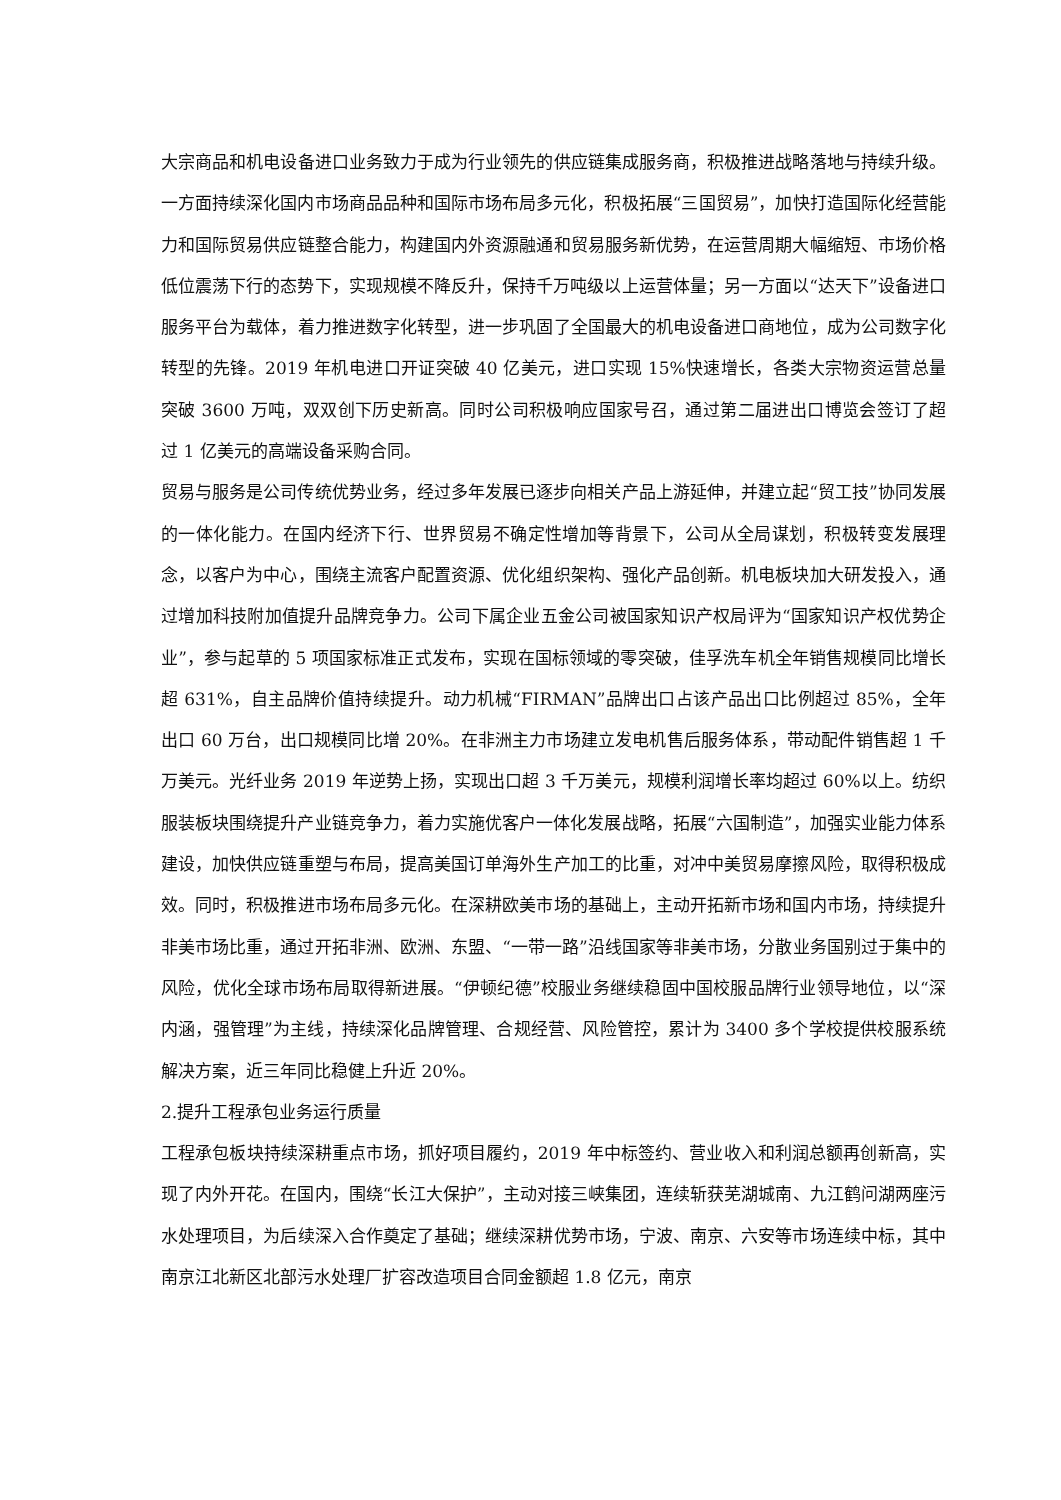大宗商品和机电设备进口业务致力于成为行业领先的供应链集成服务商，积极推进战略落地与持续升级。一方面持续深化国内市场商品品种和国际市场布局多元化，积极拓展“三国贸易”，加快打造国际化经营能力和国际贸易供应链整合能力，构建国内外资源融通和贸易服务新优势，在运营周期大幅缩短、市场价格低位震荡下行的态势下，实现规模不降反升，保持千万吨级以上运营体量；另一方面以“达天下”设备进口服务平台为载体，着力推进数字化转型，进一步巩固了全国最大的机电设备进口商地位，成为公司数字化转型的先锋。2019 年机电进口开证突破 40 亿美元，进口实现 15%快速增长，各类大宗物资运营总量突破 3600 万吨，双双创下历史新高。同时公司积极响应国家号召，通过第二届进出口博览会签订了超过 1 亿美元的高端设备采购合同。
贸易与服务是公司传统优势业务，经过多年发展已逐步向相关产品上游延伸，并建立起“贸工技”协同发展的一体化能力。在国内经济下行、世界贸易不确定性增加等背景下，公司从全局谋划，积极转变发展理念，以客户为中心，围绕主流客户配置资源、优化组织架构、强化产品创新。机电板块加大研发投入，通过增加科技附加值提升品牌竞争力。公司下属企业五金公司被国家知识产权局评为“国家知识产权优势企业”，参与起草的 5 项国家标准正式发布，实现在国标领域的零突破，佳孚洗车机全年销售规模同比增长超 631%，自主品牌价值持续提升。动力机械“FIRMAN”品牌出口占该产品出口比例超过 85%，全年出口 60 万台，出口规模同比增 20%。在非洲主力市场建立发电机售后服务体系，带动配件销售超 1 千万美元。光纤业务 2019 年逆势上扬，实现出口超 3 千万美元，规模利润增长率均超过 60%以上。纺织服装板块围绕提升产业链竞争力，着力实施优客户一体化发展战略，拓展“六国制造”，加强实业能力体系建设，加快供应链重塑与布局，提高美国订单海外生产加工的比重，对冲中美贸易摩擦风险，取得积极成效。同时，积极推进市场布局多元化。在深耕欧美市场的基础上，主动开拓新市场和国内市场，持续提升非美市场比重，通过开拓非洲、欧洲、东盟、“一带一路”沿线国家等非美市场，分散业务国别过于集中的风险，优化全球市场布局取得新进展。“伊顿纪德”校服业务继续稳固中国校服品牌行业领导地位，以“深内涵，强管理”为主线，持续深化品牌管理、合规经营、风险管控，累计为 3400 多个学校提供校服系统解决方案，近三年同比稳健上升近 20%。
2.提升工程承包业务运行质量
工程承包板块持续深耕重点市场，抓好项目履约，2019 年中标签约、营业收入和利润总额再创新高，实现了内外开花。在国内，围绕“长江大保护”，主动对接三峡集团，连续斩获芜湖城南、九江鹤问湖两座污水处理项目，为后续深入合作奠定了基础；继续深耕优势市场，宁波、南京、六安等市场连续中标，其中南京江北新区北部污水处理厂扩容改造项目合同金额超 1.8 亿元，南京